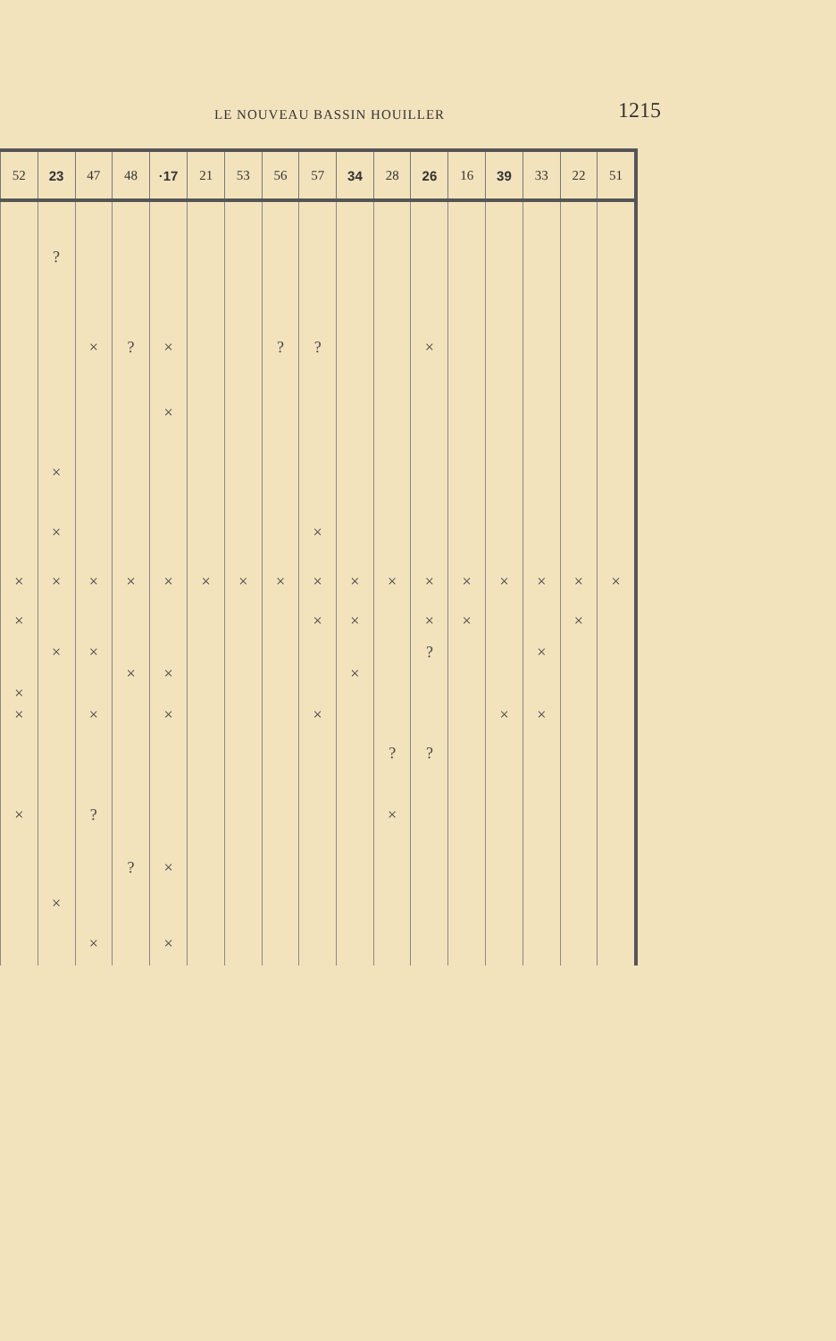LE NOUVEAU BASSIN HOUILLER 1215
| 52 | 23 | 47 | 48 | ·17 | 21 | 53 | 56 | 57 | 34 | 28 | 26 | 16 | 39 | 33 | 22 | 51 |
| --- | --- | --- | --- | --- | --- | --- | --- | --- | --- | --- | --- | --- | --- | --- | --- | --- |
| | ? | | | | | | | | | | | | | | | |
| | | × | ? | × | | | ? | ? | | | × | | | | | |
| | | | | × | | | | | | | | | | | | |
| | × | | | | | | | | | | | | | | | |
| | × | | | | | | | × | | | | | | | | |
| × | × | × | × | × | × | × | × | × | × | × | × | × | × | × | × | × |
| × | | | | | | | | × | × | | × | × | | | × | |
| | × | × | | | | | | | | | ? | | | × | | |
| | | | × | × | | | | | × | | | | | | | |
| × | | | | | | | | | | | | | | | | |
| × | | × | | × | | | | × | | | | | × | × | | |
| | | | | | | | | | | ? | ? | | | | | |
| × | | ? | | | | | | | | × | | | | | | |
| | | | ? | × | | | | | | | | | | | | |
| | × | | | | | | | | | | | | | | | |
| | | × | | × | | | | | | | | | | | | |